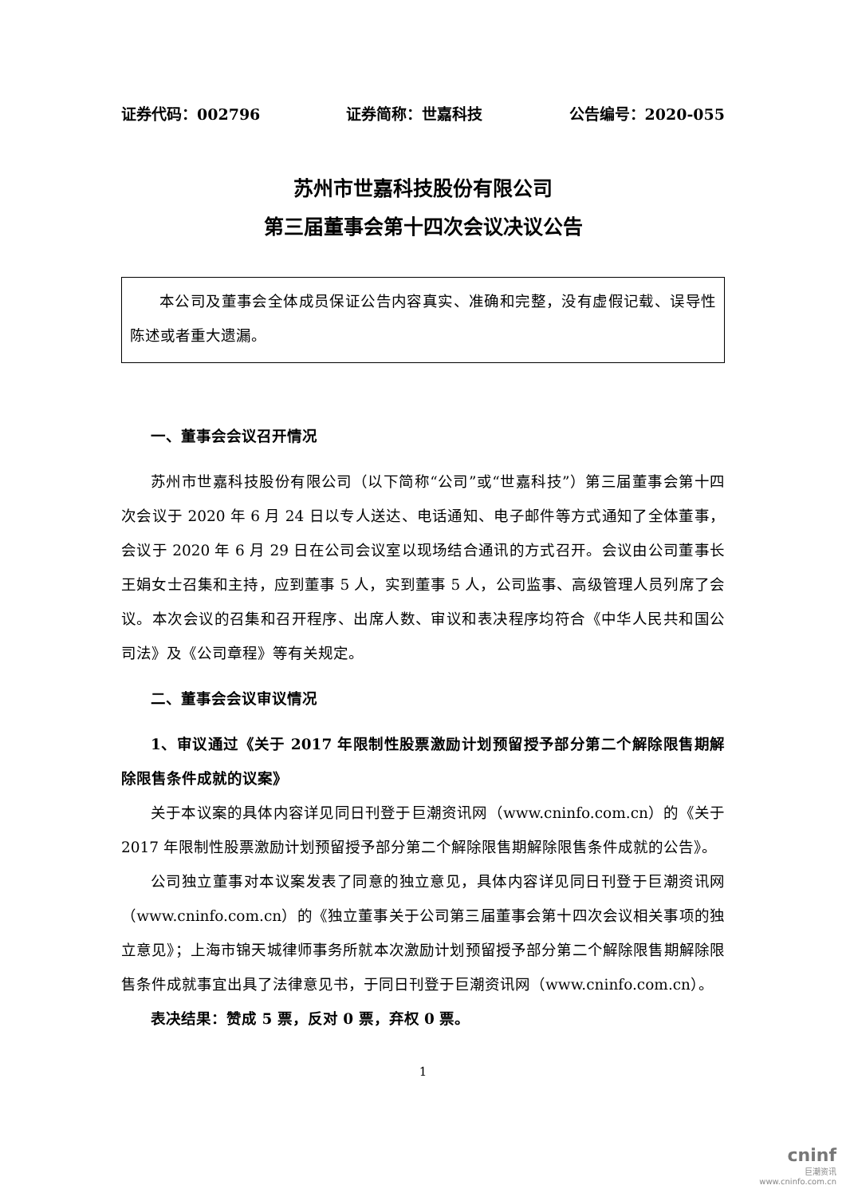证券代码：002796 证券简称：世嘉科技 公告编号：2020-055
苏州市世嘉科技股份有限公司
第三届董事会第十四次会议决议公告
本公司及董事会全体成员保证公告内容真实、准确和完整，没有虚假记载、误导性陈述或者重大遗漏。
一、董事会会议召开情况
苏州市世嘉科技股份有限公司（以下简称“公司”或“世嘉科技”）第三届董事会第十四次会议于 2020 年 6 月 24 日以专人送达、电话通知、电子邮件等方式通知了全体董事，会议于 2020 年 6 月 29 日在公司会议室以现场结合通讯的方式召开。会议由公司董事长王娟女士召集和主持，应到董事 5 人，实到董事 5 人，公司监事、高级管理人员列席了会议。本次会议的召集和召开程序、出席人数、审议和表决程序均符合《中华人民共和国公司法》及《公司章程》等有关规定。
二、董事会会议审议情况
1、审议通过《关于 2017 年限制性股票激励计划预留授予部分第二个解除限售期解除限售条件成就的议案》
关于本议案的具体内容详见同日刊登于巨潮资讯网（www.cninfo.com.cn）的《关于 2017 年限制性股票激励计划预留授予部分第二个解除限售期解除限售条件成就的公告》。
公司独立董事对本议案发表了同意的独立意见，具体内容详见同日刊登于巨潮资讯网（www.cninfo.com.cn）的《独立董事关于公司第三届董事会第十四次会议相关事项的独立意见》；上海市锦天城律师事务所就本次激励计划预留授予部分第二个解除限售期解除限售条件成就事宜出具了法律意见书，于同日刊登于巨潮资讯网（www.cninfo.com.cn）。
表决结果：赞成 5 票，反对 0 票，弃权 0 票。
1
cninf
巨潮资讯
www.cninfo.com.cn